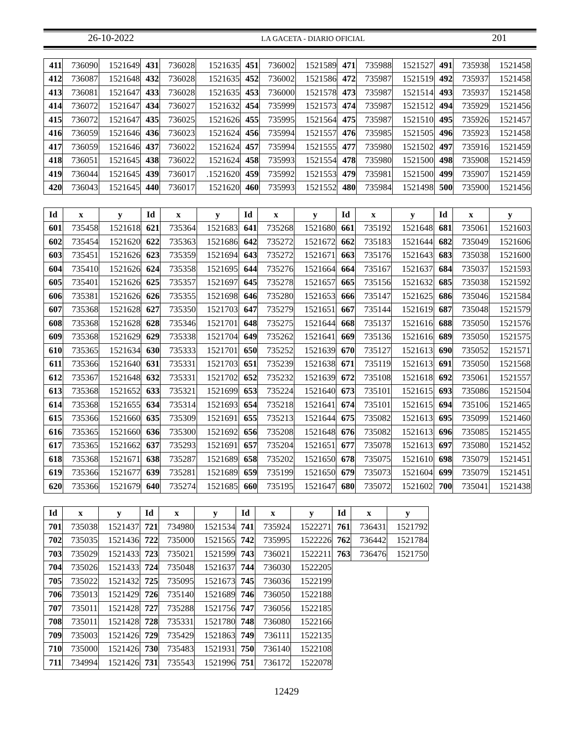26-10-2022 LA GACETA - DIARIO OFICIAL 201
| 411 | 736090 | 1521649 | 431 | 736028 | 1521635 | 451 | 736002 | 1521589 | 471 | 735988 | 1521527 | 491 | 735938 | 1521458 |
| 412 | 736087 | 1521648 | 432 | 736028 | 1521635 | 452 | 736002 | 1521586 | 472 | 735987 | 1521519 | 492 | 735937 | 1521458 |
| 413 | 736081 | 1521647 | 433 | 736028 | 1521635 | 453 | 736000 | 1521578 | 473 | 735987 | 1521514 | 493 | 735937 | 1521458 |
| 414 | 736072 | 1521647 | 434 | 736027 | 1521632 | 454 | 735999 | 1521573 | 474 | 735987 | 1521512 | 494 | 735929 | 1521456 |
| 415 | 736072 | 1521647 | 435 | 736025 | 1521626 | 455 | 735995 | 1521564 | 475 | 735987 | 1521510 | 495 | 735926 | 1521457 |
| 416 | 736059 | 1521646 | 436 | 736023 | 1521624 | 456 | 735994 | 1521557 | 476 | 735985 | 1521505 | 496 | 735923 | 1521458 |
| 417 | 736059 | 1521646 | 437 | 736022 | 1521624 | 457 | 735994 | 1521555 | 477 | 735980 | 1521502 | 497 | 735916 | 1521459 |
| 418 | 736051 | 1521645 | 438 | 736022 | 1521624 | 458 | 735993 | 1521554 | 478 | 735980 | 1521500 | 498 | 735908 | 1521459 |
| 419 | 736044 | 1521645 | 439 | 736017 | .1521620 | 459 | 735992 | 1521553 | 479 | 735981 | 1521500 | 499 | 735907 | 1521459 |
| 420 | 736043 | 1521645 | 440 | 736017 | 1521620 | 460 | 735993 | 1521552 | 480 | 735984 | 1521498 | 500 | 735900 | 1521456 |
| Id | x | y | Id | x | y | Id | x | y | Id | x | y | Id | x | y |
| --- | --- | --- | --- | --- | --- | --- | --- | --- | --- | --- | --- | --- | --- | --- |
| 601 | 735458 | 1521618 | 621 | 735364 | 1521683 | 641 | 735268 | 1521680 | 661 | 735192 | 1521648 | 681 | 735061 | 1521603 |
| 602 | 735454 | 1521620 | 622 | 735363 | 1521686 | 642 | 735272 | 1521672 | 662 | 735183 | 1521644 | 682 | 735049 | 1521606 |
| 603 | 735451 | 1521626 | 623 | 735359 | 1521694 | 643 | 735272 | 1521671 | 663 | 735176 | 1521643 | 683 | 735038 | 1521600 |
| 604 | 735410 | 1521626 | 624 | 735358 | 1521695 | 644 | 735276 | 1521664 | 664 | 735167 | 1521637 | 684 | 735037 | 1521593 |
| 605 | 735401 | 1521626 | 625 | 735357 | 1521697 | 645 | 735278 | 1521657 | 665 | 735156 | 1521632 | 685 | 735038 | 1521592 |
| 606 | 735381 | 1521626 | 626 | 735355 | 1521698 | 646 | 735280 | 1521653 | 666 | 735147 | 1521625 | 686 | 735046 | 1521584 |
| 607 | 735368 | 1521628 | 627 | 735350 | 1521703 | 647 | 735279 | 1521651 | 667 | 735144 | 1521619 | 687 | 735048 | 1521579 |
| 608 | 735368 | 1521628 | 628 | 735346 | 1521701 | 648 | 735275 | 1521644 | 668 | 735137 | 1521616 | 688 | 735050 | 1521576 |
| 609 | 735368 | 1521629 | 629 | 735338 | 1521704 | 649 | 735262 | 1521641 | 669 | 735136 | 1521616 | 689 | 735050 | 1521575 |
| 610 | 735365 | 1521634 | 630 | 735333 | 1521701 | 650 | 735252 | 1521639 | 670 | 735127 | 1521613 | 690 | 735052 | 1521571 |
| 611 | 735366 | 1521640 | 631 | 735331 | 1521703 | 651 | 735239 | 1521638 | 671 | 735119 | 1521613 | 691 | 735050 | 1521568 |
| 612 | 735367 | 1521648 | 632 | 735331 | 1521702 | 652 | 735232 | 1521639 | 672 | 735108 | 1521618 | 692 | 735061 | 1521557 |
| 613 | 735368 | 1521652 | 633 | 735321 | 1521699 | 653 | 735224 | 1521640 | 673 | 735101 | 1521615 | 693 | 735086 | 1521504 |
| 614 | 735368 | 1521655 | 634 | 735314 | 1521693 | 654 | 735218 | 1521641 | 674 | 735101 | 1521615 | 694 | 735106 | 1521465 |
| 615 | 735366 | 1521660 | 635 | 735309 | 1521691 | 655 | 735213 | 1521644 | 675 | 735082 | 1521613 | 695 | 735099 | 1521460 |
| 616 | 735365 | 1521660 | 636 | 735300 | 1521692 | 656 | 735208 | 1521648 | 676 | 735082 | 1521613 | 696 | 735085 | 1521455 |
| 617 | 735365 | 1521662 | 637 | 735293 | 1521691 | 657 | 735204 | 1521651 | 677 | 735078 | 1521613 | 697 | 735080 | 1521452 |
| 618 | 735368 | 1521671 | 638 | 735287 | 1521689 | 658 | 735202 | 1521650 | 678 | 735075 | 1521610 | 698 | 735079 | 1521451 |
| 619 | 735366 | 1521677 | 639 | 735281 | 1521689 | 659 | 735199 | 1521650 | 679 | 735073 | 1521604 | 699 | 735079 | 1521451 |
| 620 | 735366 | 1521679 | 640 | 735274 | 1521685 | 660 | 735195 | 1521647 | 680 | 735072 | 1521602 | 700 | 735041 | 1521438 |
| Id | x | y | Id | x | y | Id | x | y | Id | x | y |
| --- | --- | --- | --- | --- | --- | --- | --- | --- | --- | --- | --- |
| 701 | 735038 | 1521437 | 721 | 734980 | 1521534 | 741 | 735924 | 1522271 | 761 | 736431 | 1521792 |
| 702 | 735035 | 1521436 | 722 | 735000 | 1521565 | 742 | 735995 | 1522226 | 762 | 736442 | 1521784 |
| 703 | 735029 | 1521433 | 723 | 735021 | 1521599 | 743 | 736021 | 1522211 | 763 | 736476 | 1521750 |
| 704 | 735026 | 1521433 | 724 | 735048 | 1521637 | 744 | 736030 | 1522205 | | | |
| 705 | 735022 | 1521432 | 725 | 735095 | 1521673 | 745 | 736036 | 1522199 | | | |
| 706 | 735013 | 1521429 | 726 | 735140 | 1521689 | 746 | 736050 | 1522188 | | | |
| 707 | 735011 | 1521428 | 727 | 735288 | 1521756 | 747 | 736056 | 1522185 | | | |
| 708 | 735011 | 1521428 | 728 | 735331 | 1521780 | 748 | 736080 | 1522166 | | | |
| 709 | 735003 | 1521426 | 729 | 735429 | 1521863 | 749 | 736111 | 1522135 | | | |
| 710 | 735000 | 1521426 | 730 | 735483 | 1521931 | 750 | 736140 | 1522108 | | | |
| 711 | 734994 | 1521426 | 731 | 735543 | 1521996 | 751 | 736172 | 1522078 | | | |
12429